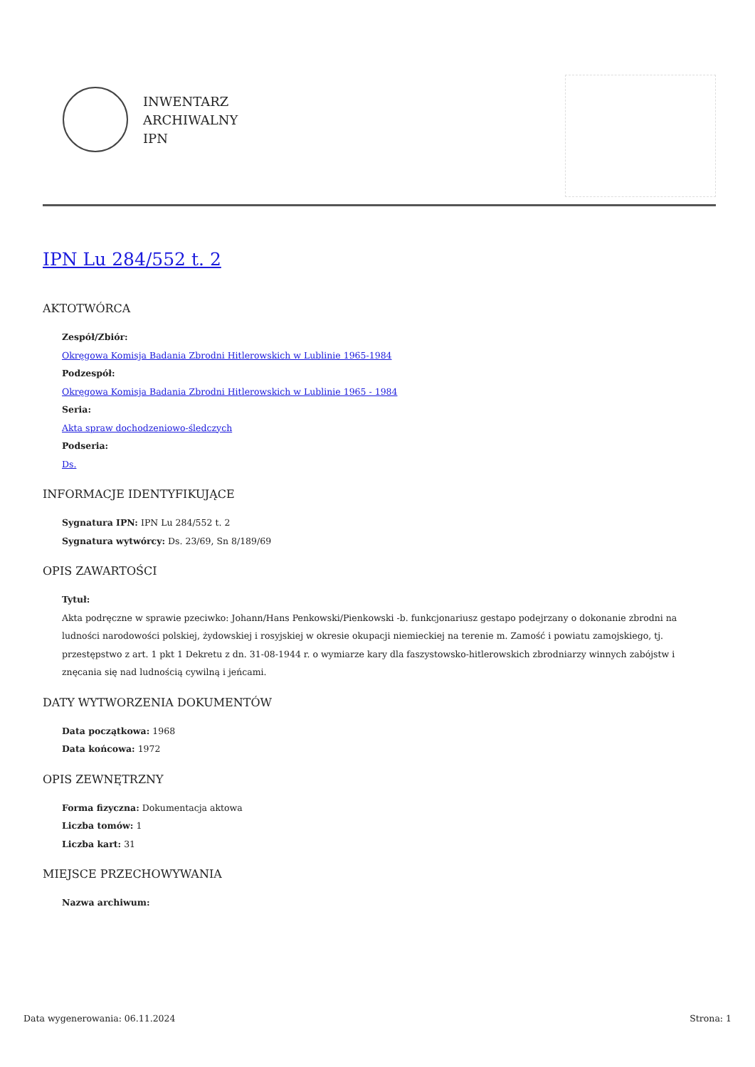INWENTARZ
ARCHIWALNY
IPN
IPN Lu 284/552 t. 2
AKTOTWÓRCA
Zespół/Zbiór:
Okręgowa Komisja Badania Zbrodni Hitlerowskich w Lublinie 1965-1984
Podzespół:
Okręgowa Komisja Badania Zbrodni Hitlerowskich w Lublinie 1965 - 1984
Seria:
Akta spraw dochodzeniowo-śledczych
Podseria:
Ds.
INFORMACJE IDENTYFIKUJĄCE
Sygnatura IPN: IPN Lu 284/552 t. 2
Sygnatura wytwórcy: Ds. 23/69, Sn 8/189/69
OPIS ZAWARTOŚCI
Tytuł:
Akta podręczne w sprawie pzeciwko: Johann/Hans Penkowski/Pienkowski -b. funkcjonariusz gestapo podejrzany o dokonanie zbrodni na ludności narodowości polskiej, żydowskiej i rosyjskiej w okresie okupacji niemieckiej na terenie m. Zamość i powiatu zamojskiego, tj. przestępstwo z art. 1 pkt 1 Dekretu z dn. 31-08-1944 r. o wymiarze kary dla faszystowsko-hitlerowskich zbrodniarzy winnych zabójstw i znęcania się nad ludnością cywilną i jeńcami.
DATY WYTWORZENIA DOKUMENTÓW
Data początkowa: 1968
Data końcowa: 1972
OPIS ZEWNĘTRZNY
Forma fizyczna: Dokumentacja aktowa
Liczba tomów: 1
Liczba kart: 31
MIEJSCE PRZECHOWYWANIA
Nazwa archiwum:
Data wygenerowania: 06.11.2024 Strona: 1